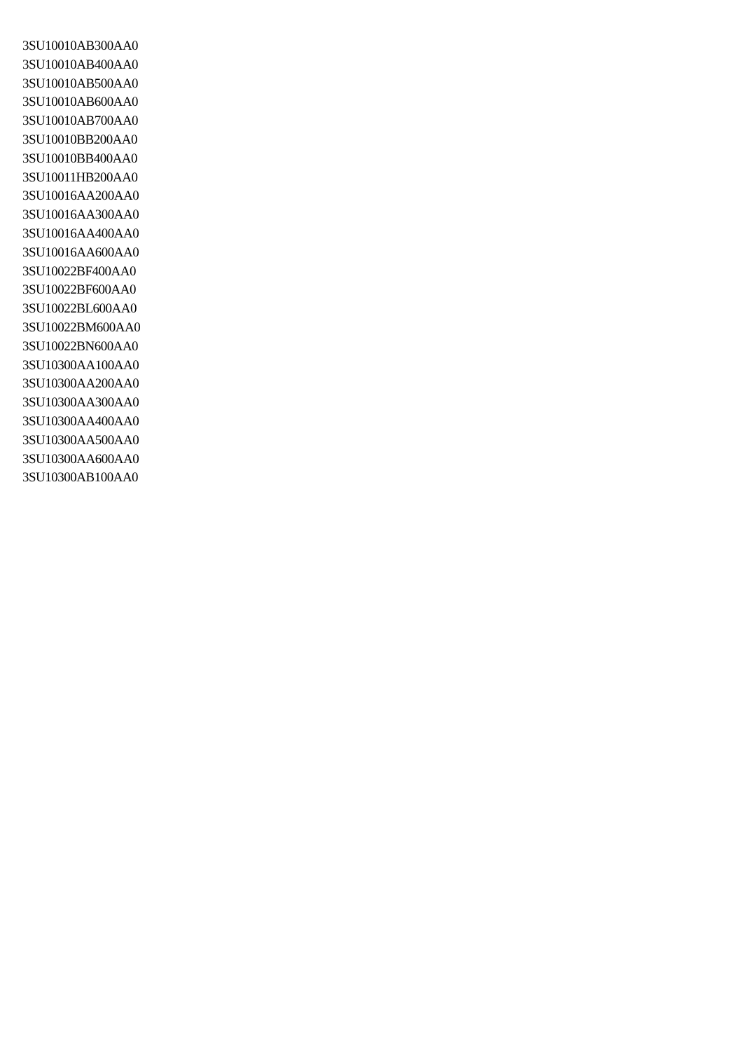3SU10010AB300AA0
3SU10010AB400AA0
3SU10010AB500AA0
3SU10010AB600AA0
3SU10010AB700AA0
3SU10010BB200AA0
3SU10010BB400AA0
3SU10011HB200AA0
3SU10016AA200AA0
3SU10016AA300AA0
3SU10016AA400AA0
3SU10016AA600AA0
3SU10022BF400AA0
3SU10022BF600AA0
3SU10022BL600AA0
3SU10022BM600AA0
3SU10022BN600AA0
3SU10300AA100AA0
3SU10300AA200AA0
3SU10300AA300AA0
3SU10300AA400AA0
3SU10300AA500AA0
3SU10300AA600AA0
3SU10300AB100AA0